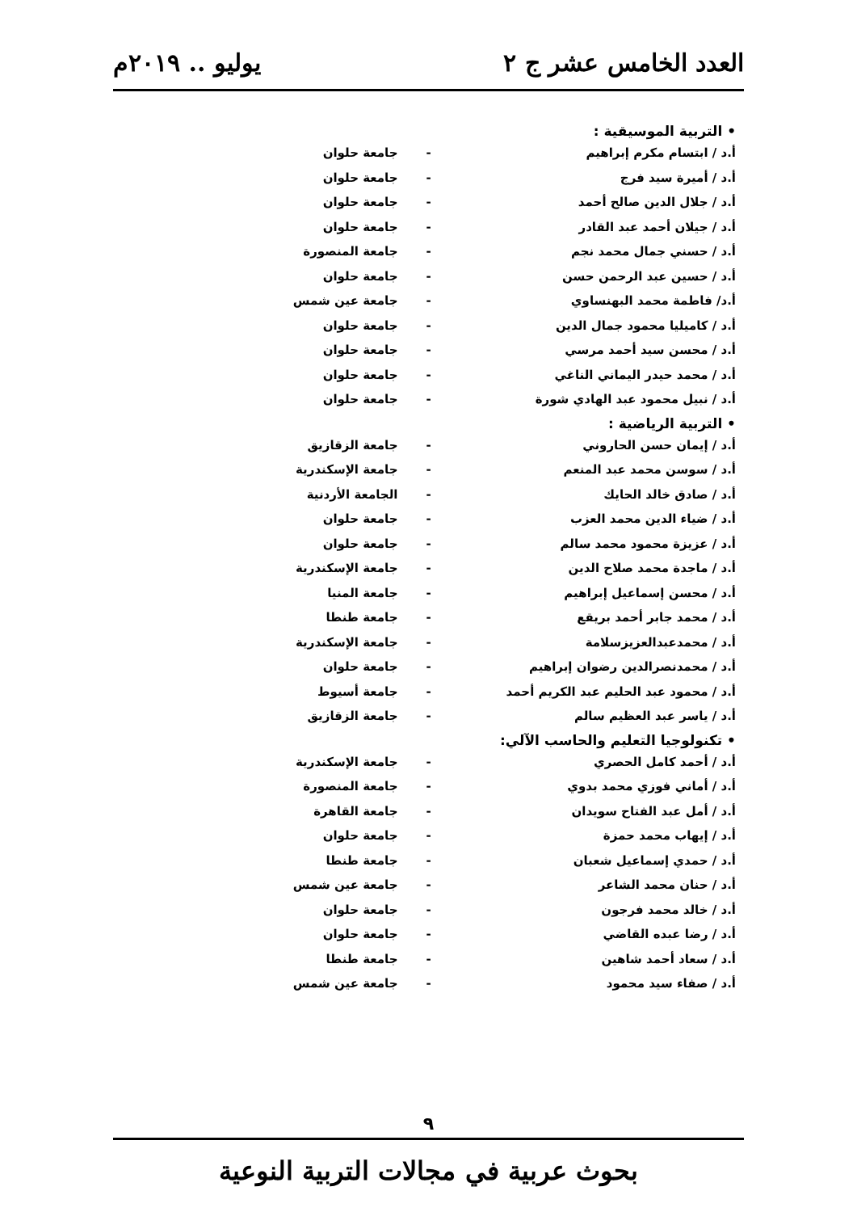العدد الخامس عشر ج ٢ يوليو .. ٢٠١٩م
• التربية الموسيقية :
| أ.د / ابتسام مكرم إبراهيم | - | جامعة حلوان |
| أ.د / أميرة سيد فرج | - | جامعة حلوان |
| أ.د / جلال الدين صالح أحمد | - | جامعة حلوان |
| أ.د / جيلان أحمد عبد القادر | - | جامعة حلوان |
| أ.د / حسني جمال محمد نجم | - | جامعة المنصورة |
| أ.د / حسين عبد الرحمن حسن | - | جامعة حلوان |
| أ.د/ فاطمة محمد البهنساوي | - | جامعة عين شمس |
| أ.د / كاميليا محمود جمال الدين | - | جامعة حلوان |
| أ.د / محسن سيد أحمد مرسي | - | جامعة حلوان |
| أ.د / محمد حيدر اليماني الناغي | - | جامعة حلوان |
| أ.د / نبيل محمود عبد الهادي شورة | - | جامعة حلوان |
• التربية الرياضية :
| أ.د / إيمان حسن الحاروني | - | جامعة الزقازيق |
| أ.د / سوسن محمد عبد المنعم | - | جامعة الإسكندرية |
| أ.د / صادق خالد الحايك | - | الجامعة الأردنية |
| أ.د / ضياء الدين محمد العزب | - | جامعة حلوان |
| أ.د / عزيزة محمود محمد سالم | - | جامعة حلوان |
| أ.د / ماجدة محمد صلاح الدين | - | جامعة الإسكندرية |
| أ.د / محسن إسماعيل إبراهيم | - | جامعة المنيا |
| أ.د / محمد جابر أحمد بريقع | - | جامعة طنطا |
| أ.د / محمدعبدالعزيزسلامة | - | جامعة الإسكندرية |
| أ.د / محمدنصرالدين رضوان إبراهيم | - | جامعة حلوان |
| أ.د / محمود عبد الحليم عبد الكريم أحمد | - | جامعة أسيوط |
| أ.د / ياسر عبد العظيم سالم | - | جامعة الزقازيق |
• تكنولوجيا التعليم والحاسب الآلي:
| أ.د / أحمد كامل الحصري | - | جامعة الإسكندرية |
| أ.د / أماني فوزي محمد بدوي | - | جامعة المنصورة |
| أ.د / أمل عبد الفتاح سويدان | - | جامعة القاهرة |
| أ.د / إيهاب محمد حمزة | - | جامعة حلوان |
| أ.د / حمدي إسماعيل شعبان | - | جامعة طنطا |
| أ.د / حنان محمد الشاعر | - | جامعة عين شمس |
| أ.د / خالد محمد فرجون | - | جامعة حلوان |
| أ.د / رضا عبده القاضي | - | جامعة حلوان |
| أ.د / سعاد أحمد شاهين | - | جامعة طنطا |
| أ.د / صفاء سيد محمود | - | جامعة عين شمس |
٩
بحوث عربية في مجالات التربية النوعية